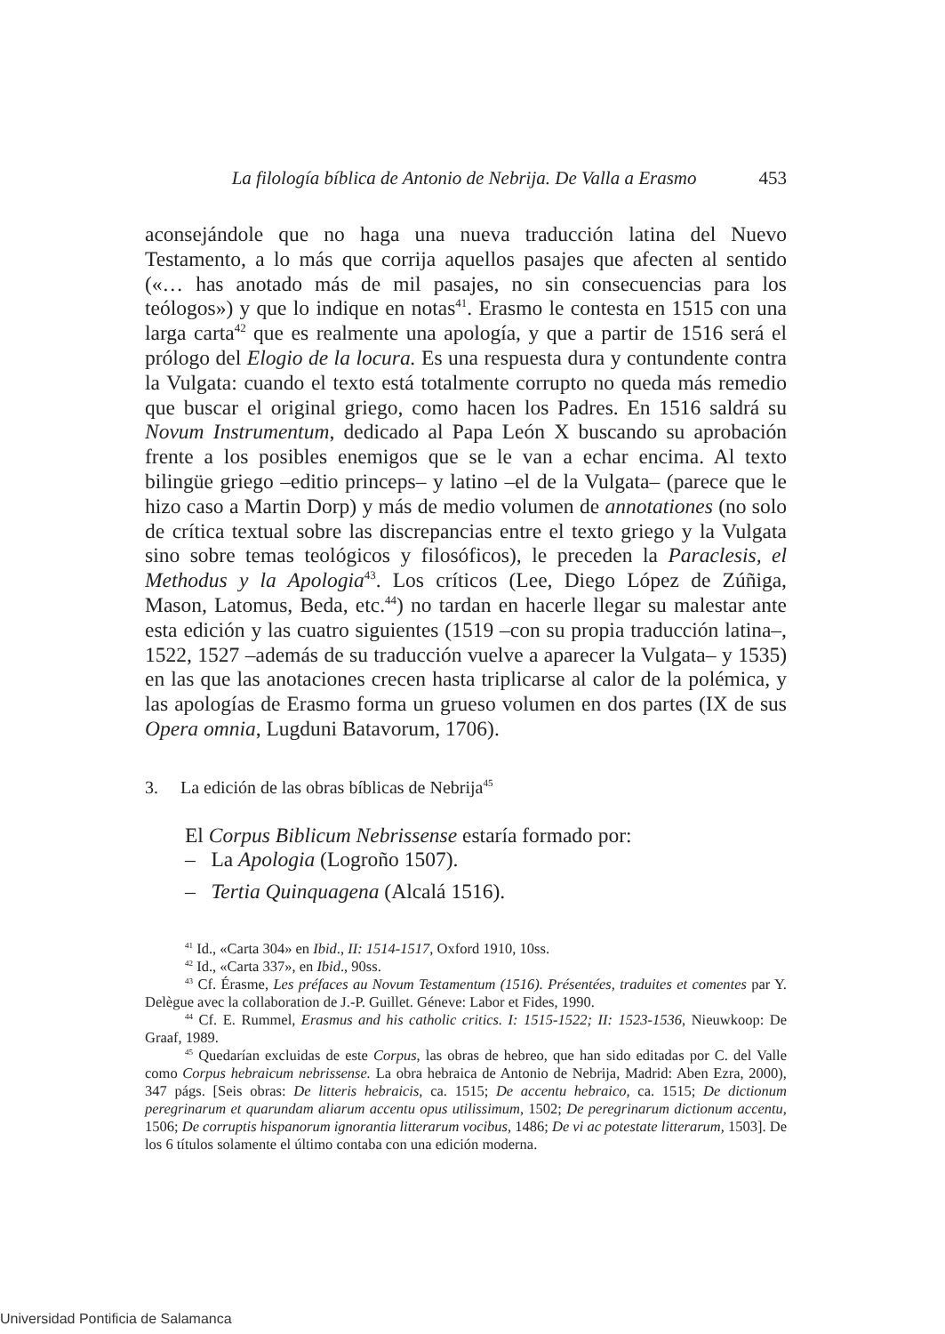La filología bíblica de Antonio de Nebrija. De Valla a Erasmo 453
aconsejándole que no haga una nueva traducción latina del Nuevo Testamento, a lo más que corrija aquellos pasajes que afecten al sentido («… has anotado más de mil pasajes, no sin consecuencias para los teólogos») y que lo indique en notas<sup>41</sup>. Erasmo le contesta en 1515 con una larga carta<sup>42</sup> que es realmente una apología, y que a partir de 1516 será el prólogo del Elogio de la locura. Es una respuesta dura y contundente contra la Vulgata: cuando el texto está totalmente corrupto no queda más remedio que buscar el original griego, como hacen los Padres. En 1516 saldrá su Novum Instrumentum, dedicado al Papa León X buscando su aprobación frente a los posibles enemigos que se le van a echar encima. Al texto bilingüe griego –editio princeps– y latino –el de la Vulgata– (parece que le hizo caso a Martin Dorp) y más de medio volumen de annotationes (no solo de crítica textual sobre las discrepancias entre el texto griego y la Vulgata sino sobre temas teológicos y filosóficos), le preceden la Paraclesis, el Methodus y la Apologia<sup>43</sup>. Los críticos (Lee, Diego López de Zúñiga, Mason, Latomus, Beda, etc.<sup>44</sup>) no tardan en hacerle llegar su malestar ante esta edición y las cuatro siguientes (1519 –con su propia traducción latina–, 1522, 1527 –además de su traducción vuelve a aparecer la Vulgata– y 1535) en las que las anotaciones crecen hasta triplicarse al calor de la polémica, y las apologías de Erasmo forma un grueso volumen en dos partes (IX de sus Opera omnia, Lugduni Batavorum, 1706).
3. La edición de las obras bíblicas de Nebrija<sup>45</sup>
El Corpus Biblicum Nebrissense estaría formado por:
– La Apologia (Logroño 1507).
– Tertia Quinquagena (Alcalá 1516).
<sup>41</sup> Id., «Carta 304» en Ibid., II: 1514-1517, Oxford 1910, 10ss.
<sup>42</sup> Id., «Carta 337», en Ibid., 90ss.
<sup>43</sup> Cf. Érasme, Les préfaces au Novum Testamentum (1516). Présentées, traduites et comentes par Y. Delègue avec la collaboration de J.-P. Guillet. Géneve: Labor et Fides, 1990.
<sup>44</sup> Cf. E. Rummel, Erasmus and his catholic critics. I: 1515-1522; II: 1523-1536, Nieuwkoop: De Graaf, 1989.
<sup>45</sup> Quedarían excluidas de este Corpus, las obras de hebreo, que han sido editadas por C. del Valle como Corpus hebraicum nebrissense. La obra hebraica de Antonio de Nebrija, Madrid: Aben Ezra, 2000), 347 págs. [Seis obras: De litteris hebraicis, ca. 1515; De accentu hebraico, ca. 1515; De dictionum peregrinarum et quarundam aliarum accentu opus utilissimum, 1502; De peregrinarum dictionum accentu, 1506; De corruptis hispanorum ignorantia litterarum vocibus, 1486; De vi ac potestate litterarum, 1503]. De los 6 títulos solamente el último contaba con una edición moderna.
Universidad Pontificia de Salamanca